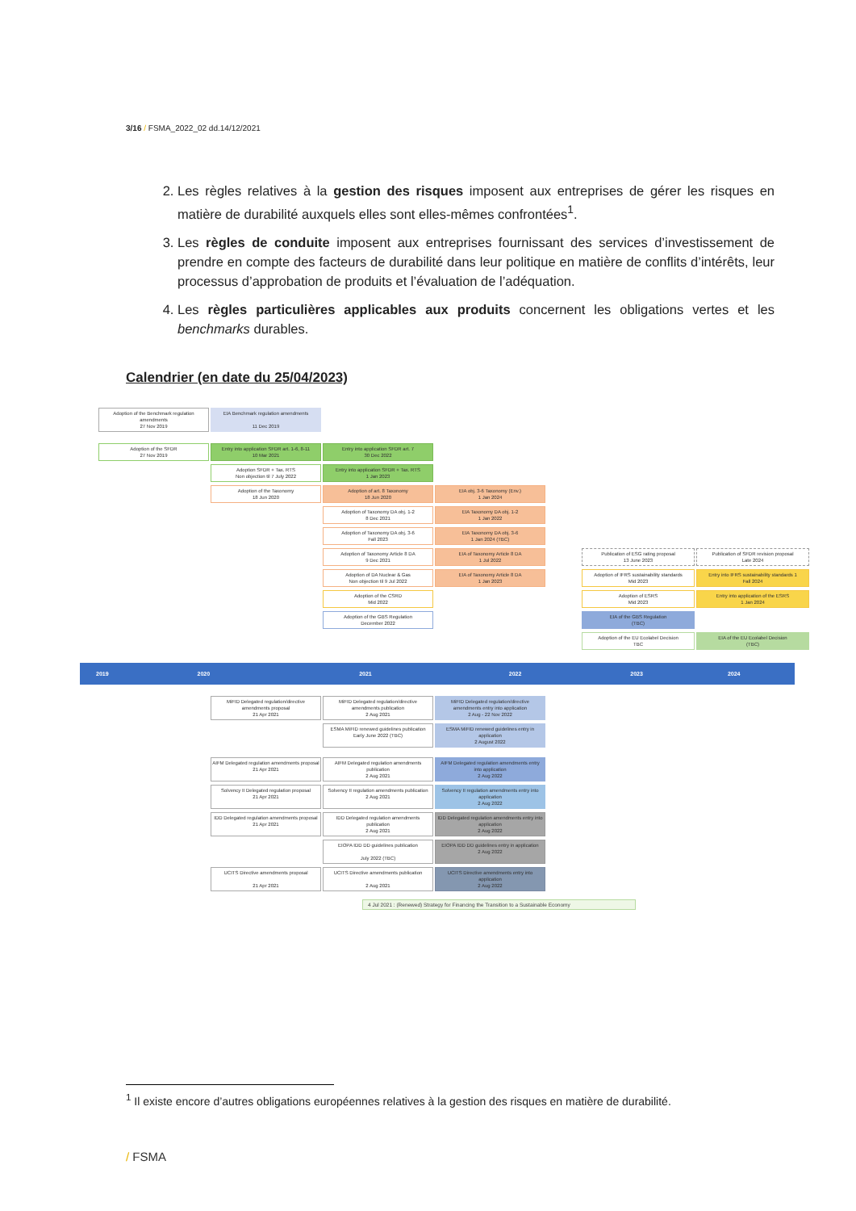3/16 / FSMA_2022_02 dd.14/12/2021
2. Les règles relatives à la gestion des risques imposent aux entreprises de gérer les risques en matière de durabilité auxquels elles sont elles-mêmes confrontées<sup>1</sup>.
3. Les règles de conduite imposent aux entreprises fournissant des services d’investissement de prendre en compte des facteurs de durabilité dans leur politique en matière de conflits d’intérêts, leur processus d’approbation de produits et l’évaluation de l’adéquation.
4. Les règles particulières applicables aux produits concernent les obligations vertes et les benchmarks durables.
Calendrier (en date du 25/04/2023)
Adoption of the Benchmark regulation amendments
27 Nov 2019
EIA Benchmark regulation amendments
11 Dec 2019
Adoption of the SFDR
27 Nov 2019
Entry into application SFDR art. 1-6, 8-11
10 Mar 2021
Entry into application SFDR art. 7
30 Dec 2022
Adoption SFDR + Tax. RTS
Non objection til 7 July 2022
Entry into application SFDR + Tax. RTS
1 Jan 2023
Adoption of the Taxonomy
18 Jun 2020
Adoption of art. 8 Taxonomy
18 Jun 2020
EIA obj. 3-6 Taxonomy (Env.)
1 Jan 2024
Adoption of Taxonomy DA obj. 1-2
8 Dec 2021
EIA Taxonomy DA obj. 1-2
1 Jan 2022
Adoption of Taxonomy DA obj. 3-6
Fall 2023
EIA Taxonomy DA obj. 3-6
1 Jan 2024 (TBC)
Adoption of Taxonomy Article 8 DA
9 Dec 2021
EIA of Taxonomy Article 8 DA
1 Jul 2022
Publication of ESG rating proposal
13 June 2023
Publication of SFDR revision proposal
Late 2024
Adoption of DA Nuclear & Gas
Non objection til 9 Jul 2022
EIA of Taxonomy Article 8 DA
1 Jan 2023
Adoption of IFRS sustainability standards
Mid 2023
Entry into IFRS sustainability standards 1
Fall 2024
Adoption of the CSRD
Mid 2022
Adoption of ESRS
Mid 2023
Entry into application of the ESRS
1 Jan 2024
Adoption of the GBS Regulation
December 2022
EIA of the GBS Regulation
(TBC)
Adoption of the EU Ecolabel Decision
TBC
EIA of the EU Ecolabel Decision
(TBC)
2019 2020 2021 2022 2023 2024
MiFID Delegated regulation/directive amendments proposal
21 Apr 2021
MiFID Delegated regulation/directive amendments publication
2 Aug 2021
MiFID Delegated regulation/directive amendments entry into application
2 Aug - 22 Nov 2022
ESMA MiFID renewed guidelines publication
Early June 2022 (TBC)
ESMA MiFID renewed guidelines entry in application
2 August 2022
AIFM Delegated regulation amendments proposal
21 Apr 2021
AIFM Delegated regulation amendments publication
2 Aug 2021
AIFM Delegated regulation amendments entry into application
2 Aug 2022
Solvency II Delegated regulation proposal
21 Apr 2021
Solvency II regulation amendments publication
2 Aug 2021
Solvency II regulation amendments entry into application
2 Aug 2022
IDD Delegated regulation amendments proposal
21 Apr 2021
IDD Delegated regulation amendments publication
2 Aug 2021
IDD Delegated regulation amendments entry into application
2 Aug 2022
EIOPA IDD DD guidelines publication
July 2022 (TBC)
EIOPA IDD DD guidelines entry in application
2 Aug 2022
UCITS Directive amendments proposal
21 Apr 2021
UCITS Directive amendments publication
2 Aug 2021
UCITS Directive amendments entry into application
2 Aug 2022
4 Jul 2021 : (Renewed) Strategy for Financing the Transition to a Sustainable Economy
<sup>1</sup> Il existe encore d’autres obligations européennes relatives à la gestion des risques en matière de durabilité.
/ FSMA